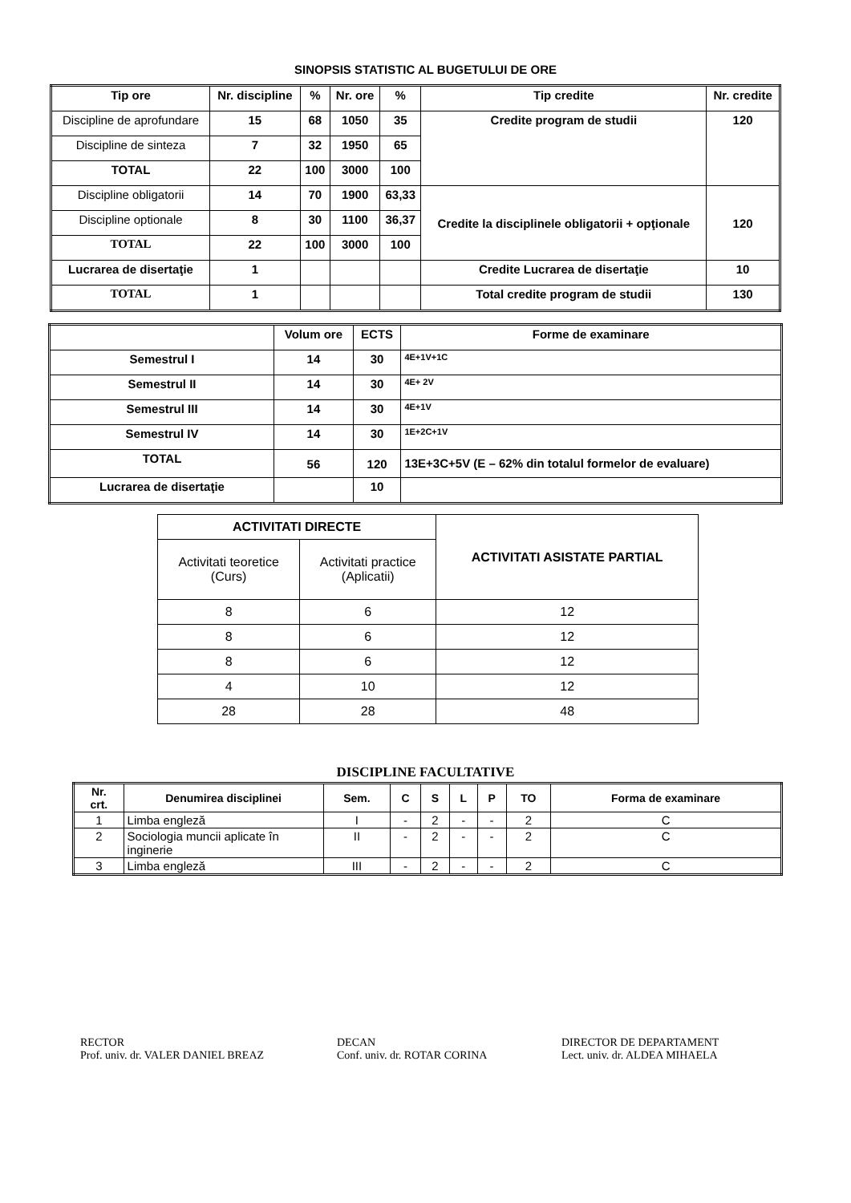SINOPSIS STATISTIC AL BUGETULUI DE ORE
| Tip ore | Nr. discipline | % | Nr. ore | % | Tip credite | Nr. credite |
| Discipline de aprofundare | 15 | 68 | 1050 | 35 | Credite program de studii | 120 |
| Discipline de sinteza | 7 | 32 | 1950 | 65 | | |
| TOTAL | 22 | 100 | 3000 | 100 | | |
| Discipline obligatorii | 14 | 70 | 1900 | 63,33 | Credite la disciplinele obligatorii + opţionale | 120 |
| Discipline optionale | 8 | 30 | 1100 | 36,37 | | |
| TOTAL | 22 | 100 | 3000 | 100 | | |
| Lucrarea de disertaţie | 1 | | | | Credite Lucrarea de disertaţie | 10 |
| TOTAL | 1 | | | | Total credite program de studii | 130 |
| | Volum ore | ECTS | Forme de examinare |
| Semestrul I | 14 | 30 | 4E+1V+1C |
| Semestrul II | 14 | 30 | 4E+ 2V |
| Semestrul III | 14 | 30 | 4E+1V |
| Semestrul IV | 14 | 30 | 1E+2C+1V |
| TOTAL | 56 | 120 | 13E+3C+5V (E – 62% din totalul formelor de evaluare) |
| Lucrarea de disertaţie | | 10 | |
| ACTIVITATI DIRECTE | | ACTIVITATI ASISTATE PARTIAL |
| Activitati teoretice (Curs) | Activitati practice (Aplicatii) | |
| 8 | 6 | 12 |
| 8 | 6 | 12 |
| 8 | 6 | 12 |
| 4 | 10 | 12 |
| 28 | 28 | 48 |
DISCIPLINE FACULTATIVE
| Nr. crt. | Denumirea disciplinei | Sem. | C | S | L | P | TO | Forma de examinare |
| 1 | Limba engleză | I | - | 2 | - | - | 2 | C |
| 2 | Sociologia muncii aplicate în inginerie | II | - | 2 | - | - | 2 | C |
| 3 | Limba engleză | III | - | 2 | - | - | 2 | C |
RECTOR
Prof. univ. dr. VALER DANIEL BREAZ
DECAN
Conf. univ. dr. ROTAR CORINA
DIRECTOR DE DEPARTAMENT
Lect. univ. dr. ALDEA MIHAELA